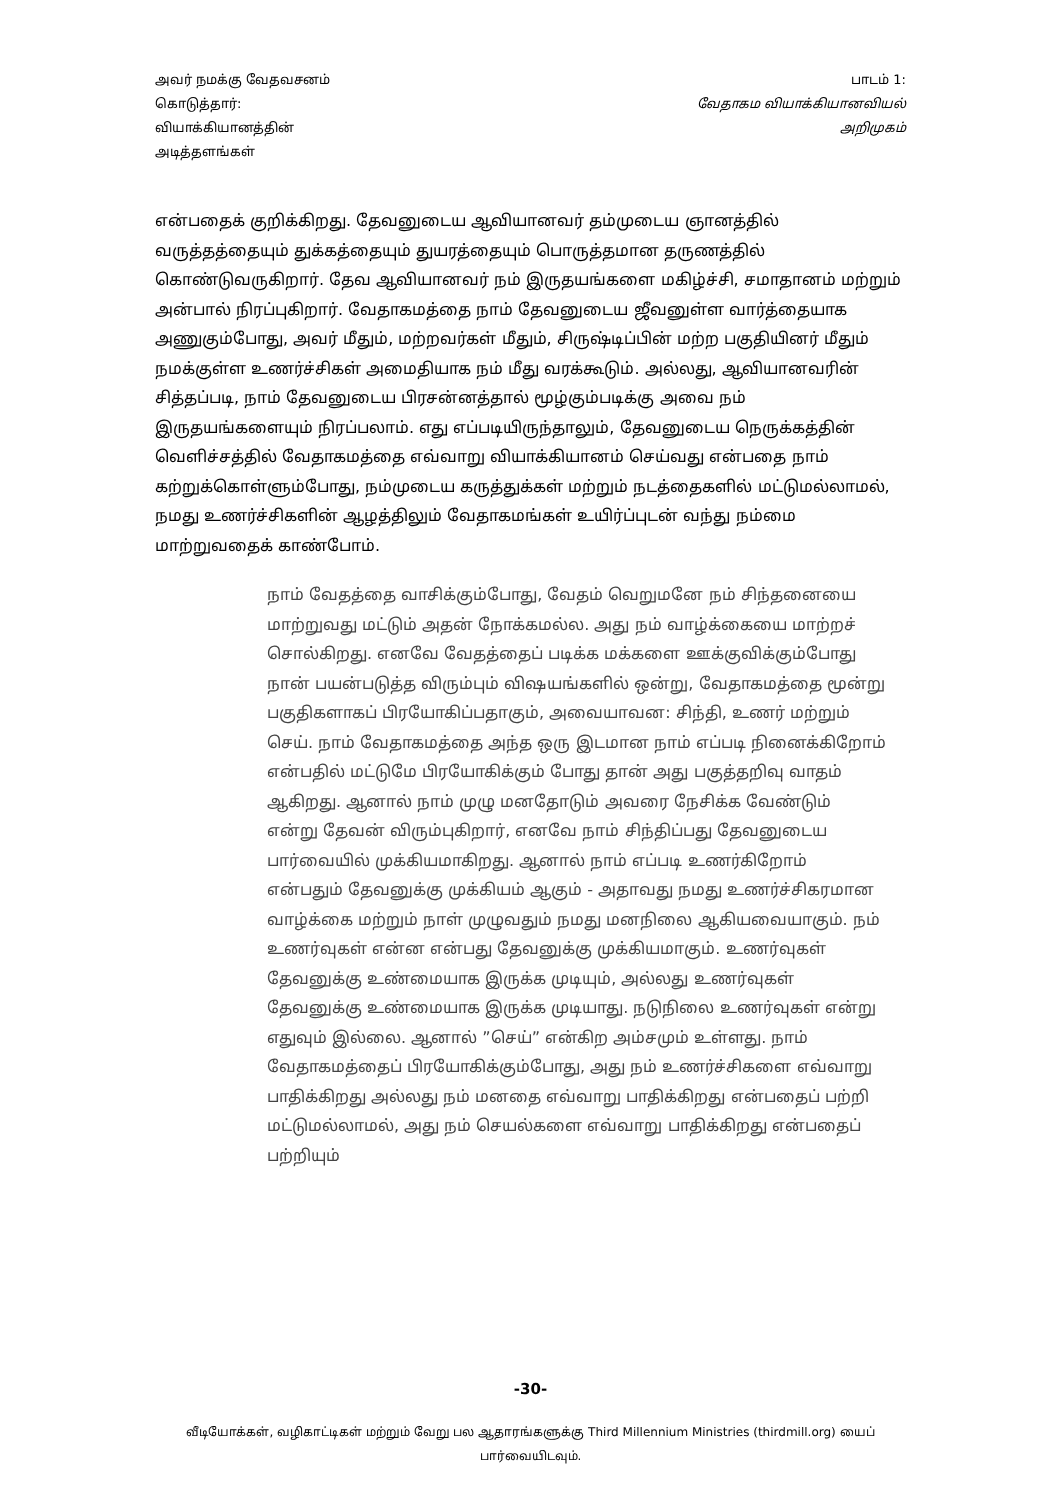அவர் நமக்கு வேதவசனம்
கொடுத்தார்:
வியாக்கியானத்தின்
அடித்தளங்கள்
பாடம் 1:
வேதாகம வியாக்கியானவியல்
அறிமுகம்
என்பதைக் குறிக்கிறது. தேவனுடைய ஆவியானவர் தம்முடைய ஞானத்தில் வருத்தத்தையும் துக்கத்தையும் துயரத்தையும் பொருத்தமான தருணத்தில் கொண்டுவருகிறார். தேவ ஆவியானவர் நம் இருதயங்களை மகிழ்ச்சி, சமாதானம் மற்றும் அன்பால் நிரப்புகிறார். வேதாகமத்தை நாம் தேவனுடைய ஜீவனுள்ள வார்த்தையாக அணுகும்போது, அவர் மீதும், மற்றவர்கள் மீதும், சிருஷ்டிப்பின் மற்ற பகுதியினர் மீதும் நமக்குள்ள உணர்ச்சிகள் அமைதியாக நம் மீது வரக்கூடும். அல்லது, ஆவியானவரின் சித்தப்படி, நாம் தேவனுடைய பிரசன்னத்தால் மூழ்கும்படிக்கு அவை நம் இருதயங்களையும் நிரப்பலாம். எது எப்படியிருந்தாலும், தேவனுடைய நெருக்கத்தின் வெளிச்சத்தில் வேதாகமத்தை எவ்வாறு வியாக்கியானம் செய்வது என்பதை நாம் கற்றுக்கொள்ளும்போது, நம்முடைய கருத்துக்கள் மற்றும் நடத்தைகளில் மட்டுமல்லாமல், நமது உணர்ச்சிகளின் ஆழத்திலும் வேதாகமங்கள் உயிர்ப்புடன் வந்து நம்மை மாற்றுவதைக் காண்போம்.
நாம் வேதத்தை வாசிக்கும்போது, வேதம் வெறுமனே நம் சிந்தனையை மாற்றுவது மட்டும் அதன் நோக்கமல்ல. அது நம் வாழ்க்கையை மாற்றச் சொல்கிறது. எனவே வேதத்தைப் படிக்க மக்களை ஊக்குவிக்கும்போது நான் பயன்படுத்த விரும்பும் விஷயங்களில் ஒன்று, வேதாகமத்தை மூன்று பகுதிகளாகப் பிரயோகிப்பதாகும், அவையாவன: சிந்தி, உணர் மற்றும் செய். நாம் வேதாகமத்தை அந்த ஒரு இடமான நாம் எப்படி நினைக்கிறோம் என்பதில் மட்டுமே பிரயோகிக்கும் போது தான் அது பகுத்தறிவு வாதம் ஆகிறது. ஆனால் நாம் முழு மனதோடும் அவரை நேசிக்க வேண்டும் என்று தேவன் விரும்புகிறார், எனவே நாம் சிந்திப்பது தேவனுடைய பார்வையில் முக்கியமாகிறது. ஆனால் நாம் எப்படி உணர்கிறோம் என்பதும் தேவனுக்கு முக்கியம் ஆகும் - அதாவது நமது உணர்ச்சிகரமான வாழ்க்கை மற்றும் நாள் முழுவதும் நமது மனநிலை ஆகியவையாகும். நம் உணர்வுகள் என்ன என்பது தேவனுக்கு முக்கியமாகும். உணர்வுகள் தேவனுக்கு உண்மையாக இருக்க முடியும், அல்லது உணர்வுகள் தேவனுக்கு உண்மையாக இருக்க முடியாது. நடுநிலை உணர்வுகள் என்று எதுவும் இல்லை. ஆனால் ”செய்” என்கிற அம்சமும் உள்ளது. நாம் வேதாகமத்தைப் பிரயோகிக்கும்போது, அது நம் உணர்ச்சிகளை எவ்வாறு பாதிக்கிறது அல்லது நம் மனதை எவ்வாறு பாதிக்கிறது என்பதைப் பற்றி மட்டுமல்லாமல், அது நம் செயல்களை எவ்வாறு பாதிக்கிறது என்பதைப் பற்றியும்
-30-
வீடியோக்கள், வழிகாட்டிகள் மற்றும் வேறு பல ஆதாரங்களுக்கு Third Millennium Ministries (thirdmill.org) யைப் பார்வையிடவும்.